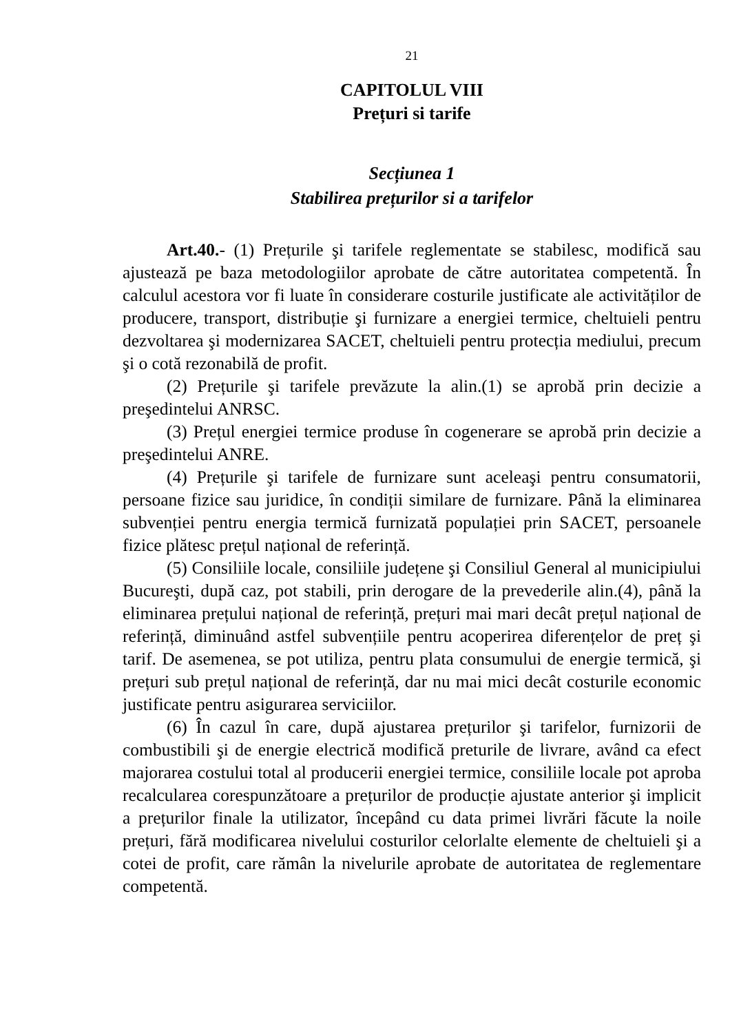21
CAPITOLUL VIII
Prețuri si tarife
Secțiunea 1
Stabilirea prețurilor si a tarifelor
Art.40.- (1) Prețurile şi tarifele reglementate se stabilesc, modifică sau ajustează pe baza metodologiilor aprobate de către autoritatea competentă. În calculul acestora vor fi luate în considerare costurile justificate ale activităților de producere, transport, distribuție şi furnizare a energiei termice, cheltuieli pentru dezvoltarea şi modernizarea SACET, cheltuieli pentru protecția mediului, precum şi o cotă rezonabilă de profit.
(2) Prețurile şi tarifele prevăzute la alin.(1) se aprobă prin decizie a preşedintelui ANRSC.
(3) Prețul energiei termice produse în cogenerare se aprobă prin decizie a preşedintelui ANRE.
(4) Prețurile şi tarifele de furnizare sunt aceleaşi pentru consumatorii, persoane fizice sau juridice, în condiții similare de furnizare. Până la eliminarea subvenției pentru energia termică furnizată populației prin SACET, persoanele fizice plătesc prețul național de referință.
(5) Consiliile locale, consiliile județene şi Consiliul General al municipiului Bucureşti, după caz, pot stabili, prin derogare de la prevederile alin.(4), până la eliminarea prețului național de referință, prețuri mai mari decât prețul național de referință, diminuând astfel subvențiile pentru acoperirea diferențelor de preț şi tarif. De asemenea, se pot utiliza, pentru plata consumului de energie termică, şi prețuri sub prețul național de referință, dar nu mai mici decât costurile economic justificate pentru asigurarea serviciilor.
(6) În cazul în care, după ajustarea prețurilor şi tarifelor, furnizorii de combustibili şi de energie electrică modifică preturile de livrare, având ca efect majorarea costului total al producerii energiei termice, consiliile locale pot aproba recalcularea corespunzătoare a prețurilor de producție ajustate anterior şi implicit a prețurilor finale la utilizator, începând cu data primei livrări făcute la noile prețuri, fără modificarea nivelului costurilor celorlalte elemente de cheltuieli şi a cotei de profit, care rămân la nivelurile aprobate de autoritatea de reglementare competentă.